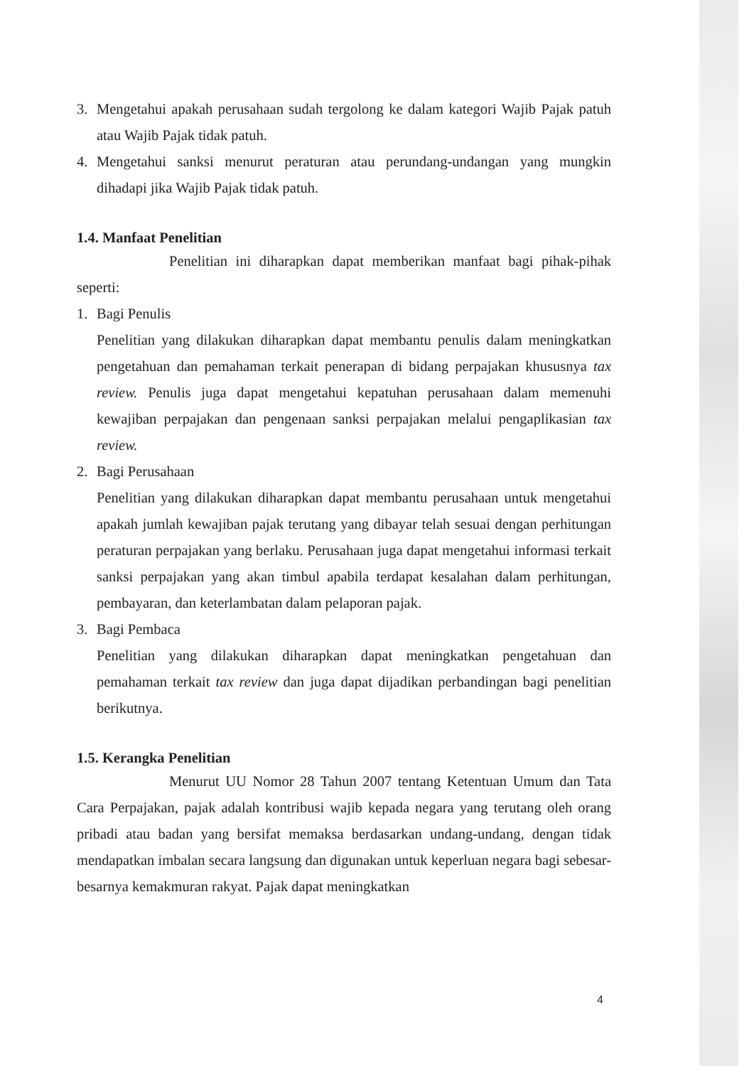3. Mengetahui apakah perusahaan sudah tergolong ke dalam kategori Wajib Pajak patuh atau Wajib Pajak tidak patuh.
4. Mengetahui sanksi menurut peraturan atau perundang-undangan yang mungkin dihadapi jika Wajib Pajak tidak patuh.
1.4. Manfaat Penelitian
Penelitian ini diharapkan dapat memberikan manfaat bagi pihak-pihak seperti:
1. Bagi Penulis
Penelitian yang dilakukan diharapkan dapat membantu penulis dalam meningkatkan pengetahuan dan pemahaman terkait penerapan di bidang perpajakan khususnya tax review. Penulis juga dapat mengetahui kepatuhan perusahaan dalam memenuhi kewajiban perpajakan dan pengenaan sanksi perpajakan melalui pengaplikasian tax review.
2. Bagi Perusahaan
Penelitian yang dilakukan diharapkan dapat membantu perusahaan untuk mengetahui apakah jumlah kewajiban pajak terutang yang dibayar telah sesuai dengan perhitungan peraturan perpajakan yang berlaku. Perusahaan juga dapat mengetahui informasi terkait sanksi perpajakan yang akan timbul apabila terdapat kesalahan dalam perhitungan, pembayaran, dan keterlambatan dalam pelaporan pajak.
3. Bagi Pembaca
Penelitian yang dilakukan diharapkan dapat meningkatkan pengetahuan dan pemahaman terkait tax review dan juga dapat dijadikan perbandingan bagi penelitian berikutnya.
1.5. Kerangka Penelitian
Menurut UU Nomor 28 Tahun 2007 tentang Ketentuan Umum dan Tata Cara Perpajakan, pajak adalah kontribusi wajib kepada negara yang terutang oleh orang pribadi atau badan yang bersifat memaksa berdasarkan undang-undang, dengan tidak mendapatkan imbalan secara langsung dan digunakan untuk keperluan negara bagi sebesar-besarnya kemakmuran rakyat. Pajak dapat meningkatkan
4